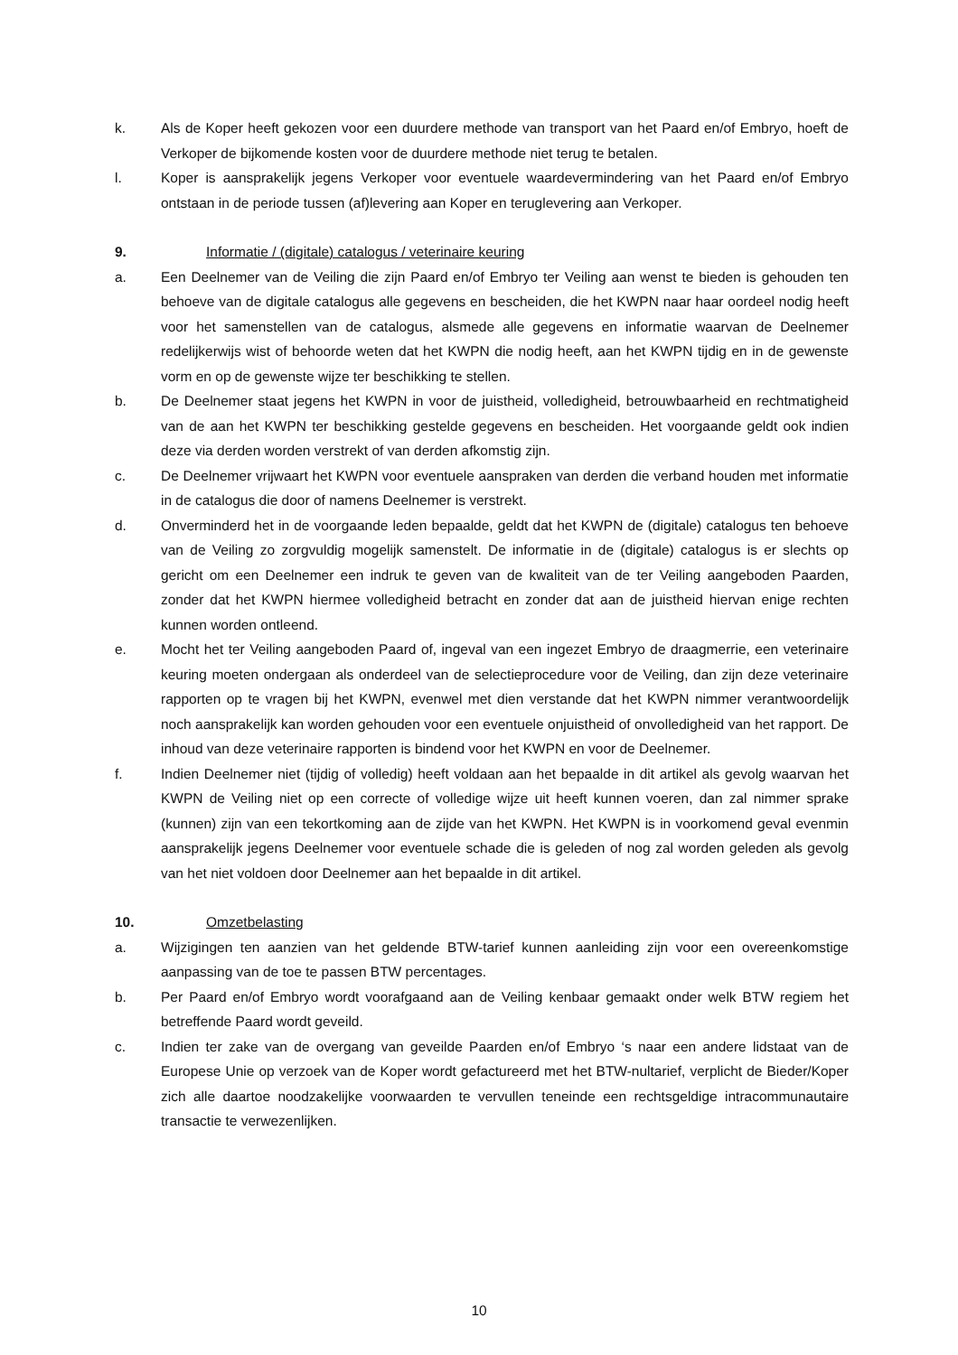k. Als de Koper heeft gekozen voor een duurdere methode van transport van het Paard en/of Embryo, hoeft de Verkoper de bijkomende kosten voor de duurdere methode niet terug te betalen.
l. Koper is aansprakelijk jegens Verkoper voor eventuele waardevermindering van het Paard en/of Embryo ontstaan in de periode tussen (af)levering aan Koper en teruglevering aan Verkoper.
9. Informatie / (digitale) catalogus / veterinaire keuring
a. Een Deelnemer van de Veiling die zijn Paard en/of Embryo ter Veiling aan wenst te bieden is gehouden ten behoeve van de digitale catalogus alle gegevens en bescheiden, die het KWPN naar haar oordeel nodig heeft voor het samenstellen van de catalogus, alsmede alle gegevens en informatie waarvan de Deelnemer redelijkerwijs wist of behoorde weten dat het KWPN die nodig heeft, aan het KWPN tijdig en in de gewenste vorm en op de gewenste wijze ter beschikking te stellen.
b. De Deelnemer staat jegens het KWPN in voor de juistheid, volledigheid, betrouwbaarheid en rechtmatigheid van de aan het KWPN ter beschikking gestelde gegevens en bescheiden. Het voorgaande geldt ook indien deze via derden worden verstrekt of van derden afkomstig zijn.
c. De Deelnemer vrijwaart het KWPN voor eventuele aanspraken van derden die verband houden met informatie in de catalogus die door of namens Deelnemer is verstrekt.
d. Onverminderd het in de voorgaande leden bepaalde, geldt dat het KWPN de (digitale) catalogus ten behoeve van de Veiling zo zorgvuldig mogelijk samenstelt. De informatie in de (digitale) catalogus is er slechts op gericht om een Deelnemer een indruk te geven van de kwaliteit van de ter Veiling aangeboden Paarden, zonder dat het KWPN hiermee volledigheid betracht en zonder dat aan de juistheid hiervan enige rechten kunnen worden ontleend.
e. Mocht het ter Veiling aangeboden Paard of, ingeval van een ingezet Embryo de draagmerrie, een veterinaire keuring moeten ondergaan als onderdeel van de selectieprocedure voor de Veiling, dan zijn deze veterinaire rapporten op te vragen bij het KWPN, evenwel met dien verstande dat het KWPN nimmer verantwoordelijk noch aansprakelijk kan worden gehouden voor een eventuele onjuistheid of onvolledigheid van het rapport. De inhoud van deze veterinaire rapporten is bindend voor het KWPN en voor de Deelnemer.
f. Indien Deelnemer niet (tijdig of volledig) heeft voldaan aan het bepaalde in dit artikel als gevolg waarvan het KWPN de Veiling niet op een correcte of volledige wijze uit heeft kunnen voeren, dan zal nimmer sprake (kunnen) zijn van een tekortkoming aan de zijde van het KWPN. Het KWPN is in voorkomend geval evenmin aansprakelijk jegens Deelnemer voor eventuele schade die is geleden of nog zal worden geleden als gevolg van het niet voldoen door Deelnemer aan het bepaalde in dit artikel.
10. Omzetbelasting
a. Wijzigingen ten aanzien van het geldende BTW-tarief kunnen aanleiding zijn voor een overeenkomstige aanpassing van de toe te passen BTW percentages.
b. Per Paard en/of Embryo wordt voorafgaand aan de Veiling kenbaar gemaakt onder welk BTW regiem het betreffende Paard wordt geveild.
c. Indien ter zake van de overgang van geveilde Paarden en/of Embryo ‘s naar een andere lidstaat van de Europese Unie op verzoek van de Koper wordt gefactureerd met het BTW-nultarief, verplicht de Bieder/Koper zich alle daartoe noodzakelijke voorwaarden te vervullen teneinde een rechtsgeldige intracommunautaire transactie te verwezenlijken.
10